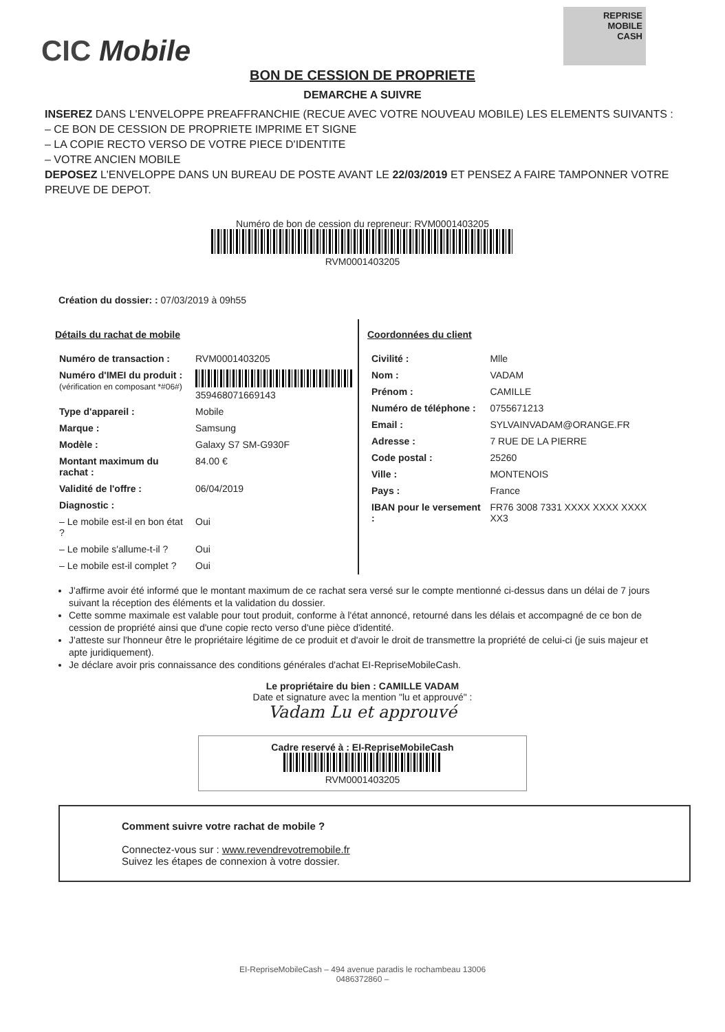CIC Mobile
REPRISE
MOBILE
CASH
BON DE CESSION DE PROPRIETE
DEMARCHE A SUIVRE
INSEREZ DANS L'ENVELOPPE PREAFFRANCHIE (RECUE AVEC VOTRE NOUVEAU MOBILE) LES ELEMENTS SUIVANTS :
– CE BON DE CESSION DE PROPRIETE IMPRIME ET SIGNE
– LA COPIE RECTO VERSO DE VOTRE PIECE D'IDENTITE
– VOTRE ANCIEN MOBILE
DEPOSEZ L'ENVELOPPE DANS UN BUREAU DE POSTE AVANT LE 22/03/2019 ET PENSEZ A FAIRE TAMPONNER VOTRE PREUVE DE DEPOT.
Numéro de bon de cession du repreneur: RVM0001403205
RVM0001403205
Création du dossier: : 07/03/2019 à 09h55
Détails du rachat de mobile
| Numéro de transaction : | RVM0001403205 |
| Numéro d'IMEI du produit : (vérification en composant *#06#) | 359468071669143 |
| Type d'appareil : | Mobile |
| Marque : | Samsung |
| Modèle : | Galaxy S7 SM-G930F |
| Montant maximum du rachat : | 84.00 € |
| Validité de l'offre : | 06/04/2019 |
| Diagnostic : | |
| – Le mobile est-il en bon état ? | Oui |
| – Le mobile s'allume-t-il ? | Oui |
| – Le mobile est-il complet ? | Oui |
Coordonnées du client
| Civilité : | Mlle |
| Nom : | VADAM |
| Prénom : | CAMILLE |
| Numéro de téléphone : | 0755671213 |
| Email : | SYLVAINVADAM@ORANGE.FR |
| Adresse : | 7 RUE DE LA PIERRE |
| Code postal : | 25260 |
| Ville : | MONTENOIS |
| Pays : | France |
| IBAN pour le versement : | FR76 3008 7331 XXXX XXXX XXXX XX3 |
J'affirme avoir été informé que le montant maximum de ce rachat sera versé sur le compte mentionné ci-dessus dans un délai de 7 jours suivant la réception des éléments et la validation du dossier.
Cette somme maximale est valable pour tout produit, conforme à l'état annoncé, retourné dans les délais et accompagné de ce bon de cession de propriété ainsi que d'une copie recto verso d'une pièce d'identité.
J'atteste sur l'honneur être le propriétaire légitime de ce produit et d'avoir le droit de transmettre la propriété de celui-ci (je suis majeur et apte juridiquement).
Je déclare avoir pris connaissance des conditions générales d'achat EI-RepriseMobileCash.
Le propriétaire du bien : CAMILLE VADAM
Date et signature avec la mention "lu et approuvé" :
Vadam Lu et approuvé
Cadre reservé à : EI-RepriseMobileCash
RVM0001403205
Comment suivre votre rachat de mobile ?
Connectez-vous sur : www.revendrevotremobile.fr
Suivez les étapes de connexion à votre dossier.
EI-RepriseMobileCash – 494 avenue paradis le rochambeau 13006
0486372860 –